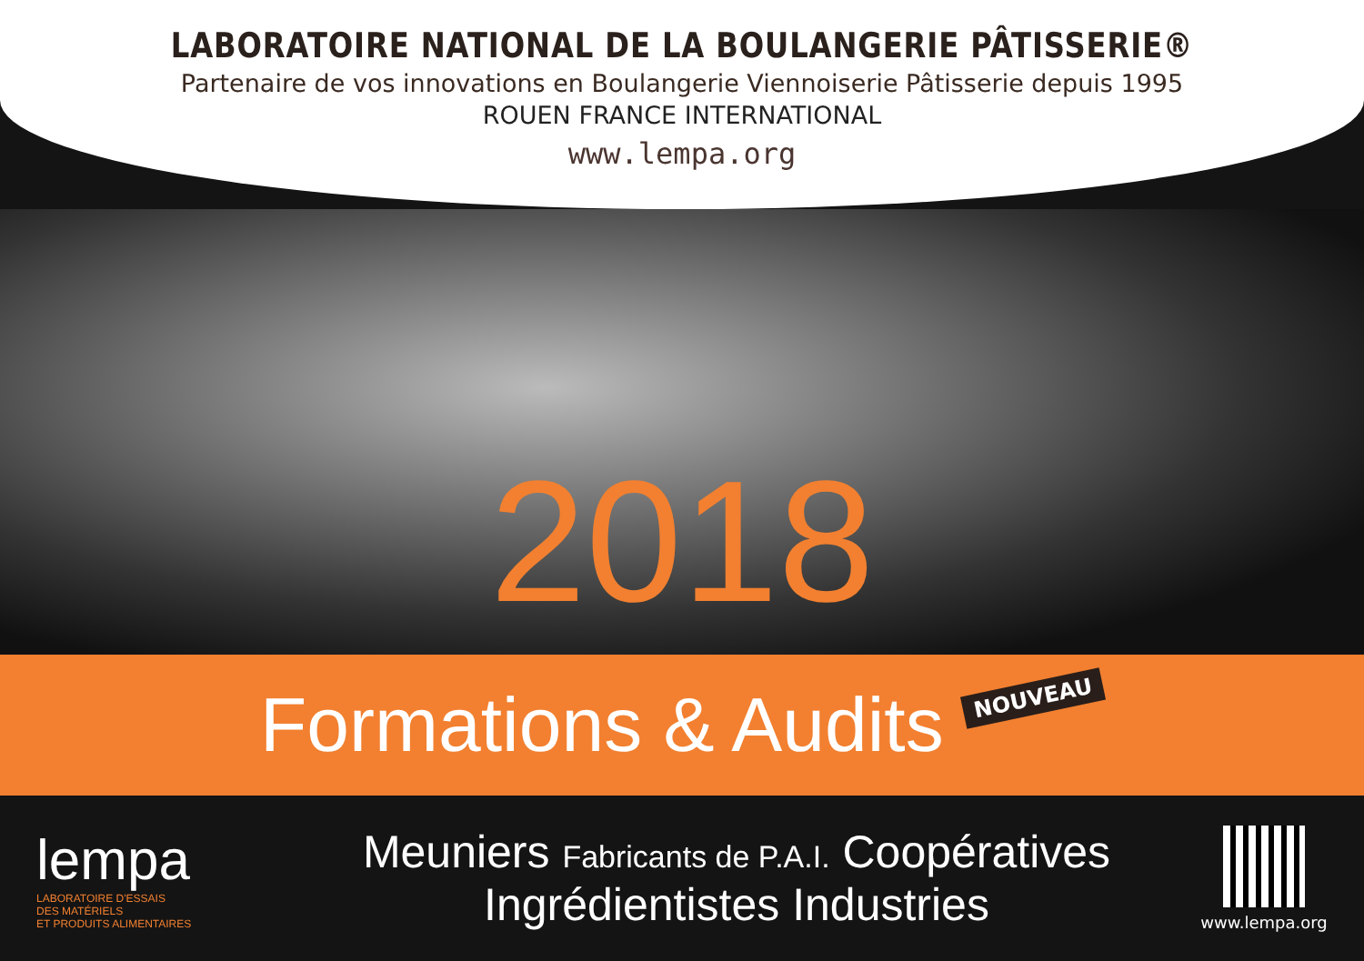LABORATOIRE NATIONAL DE LA BOULANGERIE PÂTISSERIE®
Partenaire de vos innovations en Boulangerie Viennoiserie Pâtisserie depuis 1995
ROUEN FRANCE INTERNATIONAL
www.lempa.org
2018
Formations & Audits
NOUVEAU
lempa
LABORATOIRE D'ESSAIS
DES MATÉRIELS
ET PRODUITS ALIMENTAIRES
Meuniers Fabricants de P.A.I. Coopératives
Ingrédientistes Industries
www.lempa.org